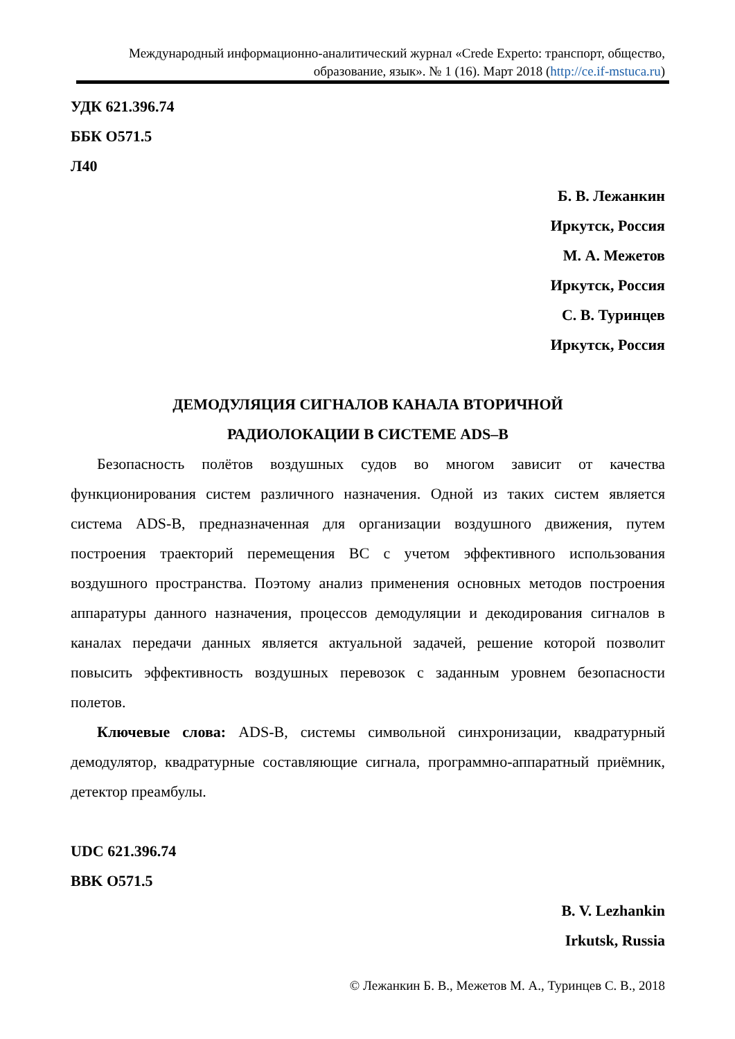Международный информационно-аналитический журнал «Crede Experto: транспорт, общество, образование, язык». № 1 (16). Март 2018 (http://ce.if-mstuca.ru)
УДК 621.396.74
ББК O571.5
Л40
Б. В. Лежанкин
Иркутск, Россия
М. А. Межетов
Иркутск, Россия
С. В. Туринцев
Иркутск, Россия
ДЕМОДУЛЯЦИЯ СИГНАЛОВ КАНАЛА ВТОРИЧНОЙ
РАДИОЛОКАЦИИ В СИСТЕМЕ ADS–B
Безопасность полётов воздушных судов во многом зависит от качества функционирования систем различного назначения. Одной из таких систем является система ADS-B, предназначенная для организации воздушного движения, путем построения траекторий перемещения ВС с учетом эффективного использования воздушного пространства. Поэтому анализ применения основных методов построения аппаратуры данного назначения, процессов демодуляции и декодирования сигналов в каналах передачи данных является актуальной задачей, решение которой позволит повысить эффективность воздушных перевозок с заданным уровнем безопасности полетов.
Ключевые слова: ADS-B, системы символьной синхронизации, квадратурный демодулятор, квадратурные составляющие сигнала, программно-аппаратный приёмник, детектор преамбулы.
UDC 621.396.74
BBK O571.5
B. V. Lezhankin
Irkutsk, Russia
© Лежанкин Б. В., Межетов М. А., Туринцев С. В., 2018